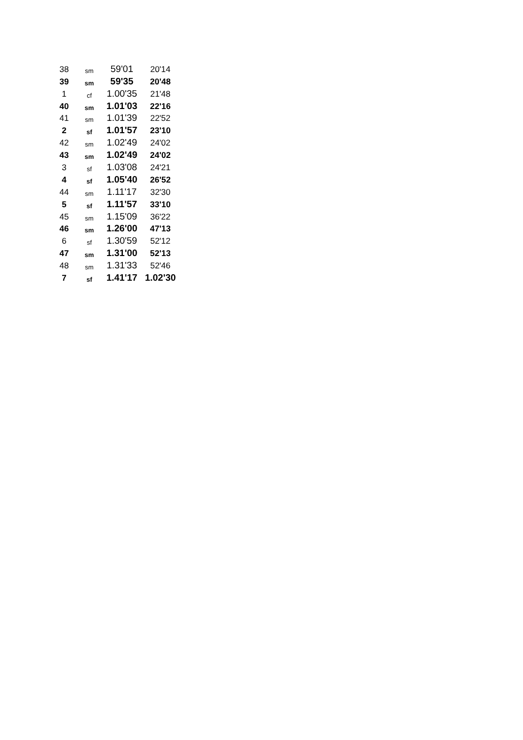| 38 | sm | 59'01 | 20'14 |
| 39 | sm | 59'35 | 20'48 |
| 1 | cf | 1.00'35 | 21'48 |
| 40 | sm | 1.01'03 | 22'16 |
| 41 | sm | 1.01'39 | 22'52 |
| 2 | sf | 1.01'57 | 23'10 |
| 42 | sm | 1.02'49 | 24'02 |
| 43 | sm | 1.02'49 | 24'02 |
| 3 | sf | 1.03'08 | 24'21 |
| 4 | sf | 1.05'40 | 26'52 |
| 44 | sm | 1.11'17 | 32'30 |
| 5 | sf | 1.11'57 | 33'10 |
| 45 | sm | 1.15'09 | 36'22 |
| 46 | sm | 1.26'00 | 47'13 |
| 6 | sf | 1.30'59 | 52'12 |
| 47 | sm | 1.31'00 | 52'13 |
| 48 | sm | 1.31'33 | 52'46 |
| 7 | sf | 1.41'17 | 1.02'30 |